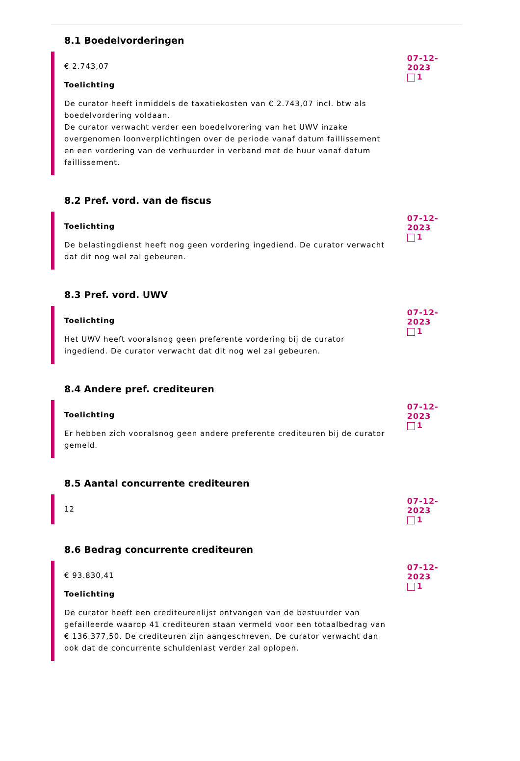8.1 Boedelvorderingen
€ 2.743,07
Toelichting
De curator heeft inmiddels de taxatiekosten van € 2.743,07 incl. btw als boedelvordering voldaan.
De curator verwacht verder een boedelvorering van het UWV inzake overgenomen loonverplichtingen over de periode vanaf datum faillissement en een vordering van de verhuurder in verband met de huur vanaf datum faillissement.
07-12-2023
1
8.2 Pref. vord. van de fiscus
Toelichting
De belastingdienst heeft nog geen vordering ingediend. De curator verwacht dat dit nog wel zal gebeuren.
07-12-2023
1
8.3 Pref. vord. UWV
Toelichting
Het UWV heeft vooralsnog geen preferente vordering bij de curator ingediend. De curator verwacht dat dit nog wel zal gebeuren.
07-12-2023
1
8.4 Andere pref. crediteuren
Toelichting
Er hebben zich vooralsnog geen andere preferente crediteuren bij de curator gemeld.
07-12-2023
1
8.5 Aantal concurrente crediteuren
12
07-12-2023
1
8.6 Bedrag concurrente crediteuren
€ 93.830,41
Toelichting
De curator heeft een crediteurenlijst ontvangen van de bestuurder van gefailleerde waarop 41 crediteuren staan vermeld voor een totaalbedrag van € 136.377,50. De crediteuren zijn aangeschreven. De curator verwacht dan ook dat de concurrente schuldenlast verder zal oplopen.
07-12-2023
1